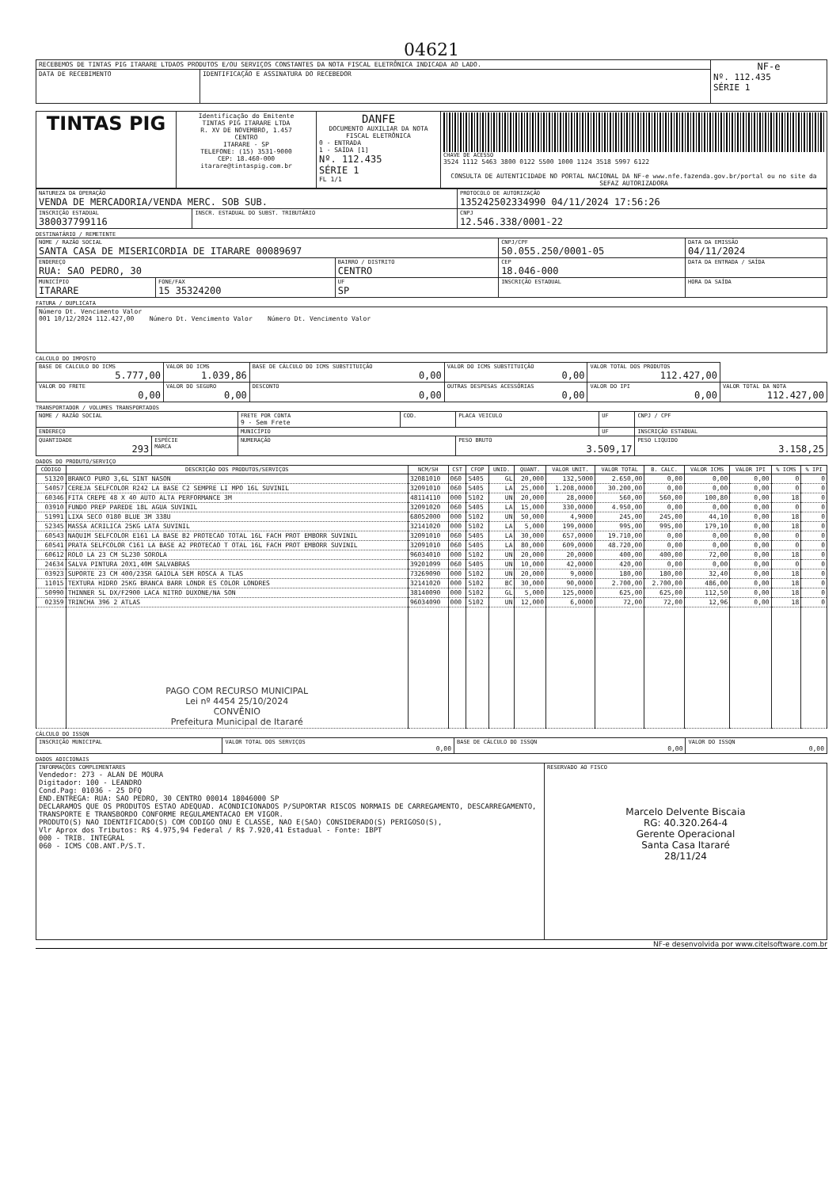04621
| RECEBEMOS DE TINTAS PIG ITARARE LTDAOS PRODUTOS E/OU SERVIÇOS CONSTANTES DA NOTA FISCAL ELETRÔNICA INDICADA AO LADO. | | NF-e Nº. 112.435 SÉRIE 1 |
| DATA DE RECEBIMENTO | IDENTIFICAÇÃO E ASSINATURA DO RECEBEDOR | |
| TINTAS PIG | Identificação do Emitente TINTAS PIG ITARARE LTDA R. XV DE NOVEMBRO, 1.457 CENTRO ITARARE - SP TELEFONE: (15) 3531-9000 CEP: 18.460-000 itarare@tintaspig.com.br | DANFE DOCUMENTO AUXILIAR DA NOTA FISCAL ELETRÔNICA 0 - ENTRADA 1 - SAÍDA [1] Nº. 112.435 SÉRIE 1 FL 1/1 | CHAVE DE ACESSO 3524 1112 5463 3800 0122 5500 1000 1124 3518 5997 6122 CONSULTA DE AUTENTICIDADE NO PORTAL NACIONAL DA NF-e www.nfe.fazenda.gov.br/portal ou no site da SEFAZ AUTORIZADORA |
| NATUREZA DA OPERAÇÃO VENDA DE MERCADORIA/VENDA MERC. SOB SUB. | | PROTOCOLO DE AUTORIZAÇÃO 135242502334990 04/11/2024 17:56:26 |
| INSCRIÇÃO ESTADUAL 380037799116 | INSCR. ESTADUAL DO SUBST. TRIBUTÁRIO | CNPJ 12.546.338/0001-22 |
DESTINATÁRIO / REMETENTE
| NOME / RAZÃO SOCIAL SANTA CASA DE MISERICORDIA DE ITARARE 00089697 | | | CNPJ/CPF 50.055.250/0001-05 | | DATA DA EMISSÃO 04/11/2024 |
| ENDEREÇO RUA: SAO PEDRO, 30 | | BAIRRO / DISTRITO CENTRO | | CEP 18.046-000 | DATA DA ENTRADA / SAÍDA |
| MUNICÍPIO ITARARE | FONE/FAX 15 35324200 | UF SP | INSCRIÇÃO ESTADUAL | | HORA DA SAÍDA |
FATURA / DUPLICATA
| Número Dt. Vencimento Valor 001 10/12/2024 112.427,00 Número Dt. Vencimento Valor Número Dt. Vencimento Valor |
CALCULO DO IMPOSTO
| BASE DE CALCULO DO ICMS 5.777,00 | VALOR DO ICMS 1.039,86 | BASE DE CÁLCULO DO ICMS SUBSTITUIÇÃO 0,00 | VALOR DO ICMS SUBSTITUIÇÃO 0,00 | VALOR TOTAL DOS PRODUTOS 112.427,00 | |
| VALOR DO FRETE 0,00 | VALOR DO SEGURO 0,00 | DESCONTO 0,00 | OUTRAS DESPESAS ACESSÓRIAS 0,00 | VALOR DO IPI 0,00 | VALOR TOTAL DA NOTA 112.427,00 |
TRANSPORTADOR / VOLUMES TRANSPORTADOS
| NOME / RAZÃO SOCIAL | | FRETE POR CONTA 9 - Sem Frete | COD. | PLACA VEICULO | UF | CNPJ / CPF |
| ENDEREÇO | | MUNICÍPIO | | | UF | INSCRIÇÃO ESTADUAL |
| QUANTIDADE 293 | ESPÉCIE MARCA | NUMERAÇÃO | | PESO BRUTO 3.509,17 | | PESO LIQUIDO 3.158,25 |
DADOS DO PRODUTO/SERVIÇO
| CÓDIGO | DESCRIÇÃO DOS PRODUTOS/SERVIÇOS | NCM/SH | CST | CFOP | UNID. | QUANT. | VALOR UNIT. | VALOR TOTAL | B. CALC. | VALOR ICMS | VALOR IPI | % ICMS | % IPI |
| --- | --- | --- | --- | --- | --- | --- | --- | --- | --- | --- | --- | --- | --- |
| 51320 | BRANCO PURO 3,6L SINT NASON | 32081010 | 060 | 5405 | GL | 20,000 | 132,5000 | 2.650,00 | 0,00 | 0,00 | 0,00 | 0 | 0 |
| 54057 | CEREJA SELFCOLOR R242 LA BASE C2 SEMPRE LI MPO 16L SUVINIL | 32091010 | 060 | 5405 | LA | 25,000 | 1.208,0000 | 30.200,00 | 0,00 | 0,00 | 0,00 | 0 | 0 |
| 60346 | FITA CREPE 48 X 40 AUTO ALTA PERFORMANCE 3M | 48114110 | 000 | 5102 | UN | 20,000 | 28,0000 | 560,00 | 560,00 | 100,80 | 0,00 | 18 | 0 |
| 03910 | FUNDO PREP PAREDE 18L AGUA SUVINIL | 32091020 | 060 | 5405 | LA | 15,000 | 330,0000 | 4.950,00 | 0,00 | 0,00 | 0,00 | 0 | 0 |
| 51991 | LIXA SECO 0180 BLUE 3M 338U | 68052000 | 000 | 5102 | UN | 50,000 | 4,9000 | 245,00 | 245,00 | 44,10 | 0,00 | 18 | 0 |
| 52345 | MASSA ACRILICA 25KG LATA SUVINIL | 32141020 | 000 | 5102 | LA | 5,000 | 199,0000 | 995,00 | 995,00 | 179,10 | 0,00 | 18 | 0 |
| 60543 | NAQUIM SELFCOLOR E161 LA BASE B2 PROTECAO TOTAL 16L FACH PROT EMBORR SUVINIL | 32091010 | 060 | 5405 | LA | 30,000 | 657,0000 | 19.710,00 | 0,00 | 0,00 | 0,00 | 0 | 0 |
| 60541 | PRATA SELFCOLOR C161 LA BASE A2 PROTECAO T OTAL 16L FACH PROT EMBORR SUVINIL | 32091010 | 060 | 5405 | LA | 80,000 | 609,0000 | 48.720,00 | 0,00 | 0,00 | 0,00 | 0 | 0 |
| 60612 | ROLO LA 23 CM SL230 SOROLA | 96034010 | 000 | 5102 | UN | 20,000 | 20,0000 | 400,00 | 400,00 | 72,00 | 0,00 | 18 | 0 |
| 24634 | SALVA PINTURA 20X1,40M SALVABRAS | 39201099 | 060 | 5405 | UN | 10,000 | 42,0000 | 420,00 | 0,00 | 0,00 | 0,00 | 0 | 0 |
| 03923 | SUPORTE 23 CM 400/23SR GAIOLA SEM ROSCA A TLAS | 73269090 | 000 | 5102 | UN | 20,000 | 9,0000 | 180,00 | 180,00 | 32,40 | 0,00 | 18 | 0 |
| 11015 | TEXTURA HIDRO 25KG BRANCA BARR LONDR ES COLOR LONDRES | 32141020 | 000 | 5102 | BC | 30,000 | 90,0000 | 2.700,00 | 2.700,00 | 486,00 | 0,00 | 18 | 0 |
| 50990 | THINNER 5L DX/F2900 LACA NITRO DUXONE/NA SON | 38140090 | 000 | 5102 | GL | 5,000 | 125,0000 | 625,00 | 625,00 | 112,50 | 0,00 | 18 | 0 |
| 02359 | TRINCHA 396 2 ATLAS | 96034090 | 000 | 5102 | UN | 12,000 | 6,0000 | 72,00 | 72,00 | 12,96 | 0,00 | 18 | 0 |
| | PAGO COM RECURSO MUNICIPAL Lei nº 4454 25/10/2024 CONVÊNIO Prefeitura Municipal de Itararé | | | | | | | | | | | | |
CÁLCULO DO ISSQN
| INSCRIÇÃO MUNICIPAL | VALOR TOTAL DOS SERVIÇOS 0,00 | BASE DE CÁLCULO DO ISSQN 0,00 | VALOR DO ISSQN 0,00 |
DADOS ADICIONAIS
| INFORMAÇÕES COMPLEMENTARES Vendedor: 273 - ALAN DE MOURA Digitador: 100 - LEANDRO Cond.Pag: 01036 - 25 DFQ END.ENTREGA: RUA: SAO PEDRO, 30 CENTRO 00014 18046000 SP DECLARAMOS QUE OS PRODUTOS ESTAO ADEQUAD. ACONDICIONADOS P/SUPORTAR RISCOS NORMAIS DE CARREGAMENTO, DESCARREGAMENTO, TRANSPORTE E TRANSBORDO CONFORME REGULAMENTACAO EM VIGOR. PRODUTO(S) NAO IDENTIFICADO(S) COM CODIGO ONU E CLASSE, NAO E(SAO) CONSIDERADO(S) PERIGOSO(S), Vlr Aprox dos Tributos: R$ 4.975,94 Federal / R$ 7.920,41 Estadual - Fonte: IBPT 000 - TRIB. INTEGRAL 060 - ICMS COB.ANT.P/S.T. | RESERVADO AO FISCO Marcelo Delvente Biscaia RG: 40.320.264-4 Gerente Operacional Santa Casa Itararé 28/11/24 |
NF-e desenvolvida por www.citelsoftware.com.br